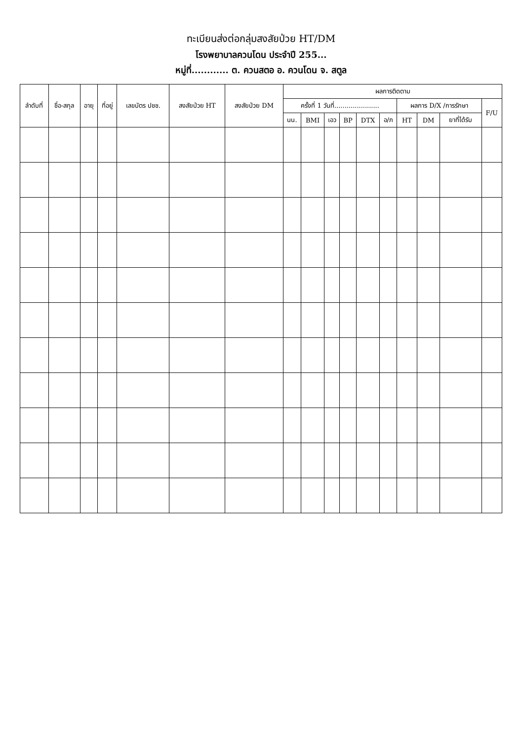ทะเบียนส่งต่อกลุ่มสงสัยป่วย HT/DM
โรงพยาบาลควนโดน ประจำปี 255...
หมู่ที่............ ต. ควนสตอ อ. ควนโดน จ. สตูล
| ลำดับที่ | ชื่อ-สกุล | อายุ | ที่อยู่ | เลขบัตร ปชช. | สงสัยป่วย HT | สงสัยป่วย DM | ผลการติดตาม | | | | | | | | | |
| --- | --- | --- | --- | --- | --- | --- | --- | --- | --- | --- | --- | --- | --- | --- | --- | --- |
| | | | | | | | ครั้งที่ 1 วันที่...................... | | | | | | ผลการ D/X /การรักษา | | | F/U |
| | | | | | | | นน. | BMI | เอว | BP | DTX | อ/ภ | HT | DM | ยาที่ได้รับ | |